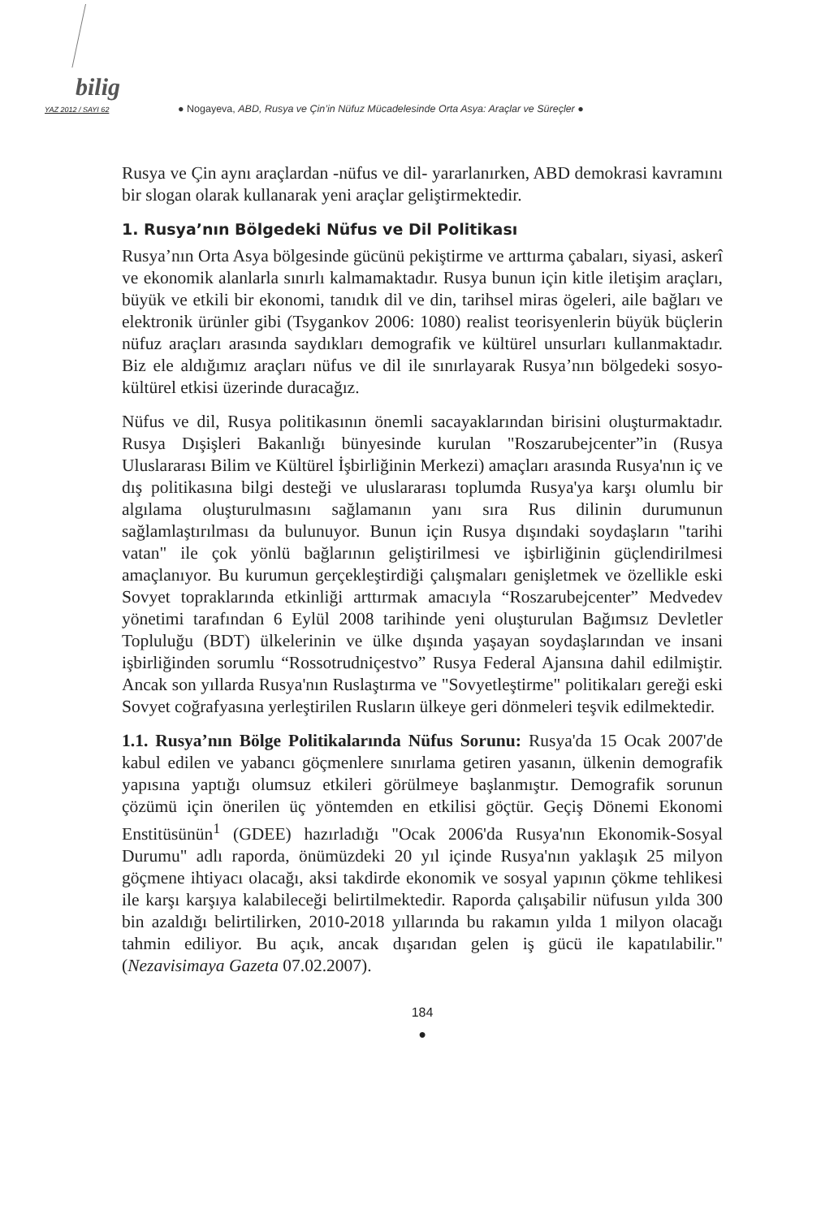bilig
YAZ 2012 / SAYI 62 ● Nogayeva, ABD, Rusya ve Çin’in Nüfuz Mücadelesinde Orta Asya: Araçlar ve Süreçler ●
Rusya ve Çin aynı araçlardan -nüfus ve dil- yararlanırken, ABD demokrasi kavramını bir slogan olarak kullanarak yeni araçlar geliştirmektedir.
1. Rusya’nın Bölgedeki Nüfus ve Dil Politikası
Rusya’nın Orta Asya bölgesinde gücünü pekiştirme ve arttırma çabaları, siyasi, askerî ve ekonomik alanlarla sınırlı kalmamaktadır. Rusya bunun için kitle iletişim araçları, büyük ve etkili bir ekonomi, tanıdık dil ve din, tarihsel miras ögeleri, aile bağları ve elektronik ürünler gibi (Tsygankov 2006: 1080) realist teorisyenlerin büyük büçlerin nüfuz araçları arasında saydıkları demografik ve kültürel unsurları kullanmaktadır. Biz ele aldığımız araçları nüfus ve dil ile sınırlayarak Rusya’nın bölgedeki sosyo-kültürel etkisi üzerinde duracağız.
Nüfus ve dil, Rusya politikasının önemli sacayaklarından birisini oluşturmaktadır. Rusya Dışişleri Bakanlığı bünyesinde kurulan "Roszarubejcenter”in (Rusya Uluslararası Bilim ve Kültürel İşbirliğinin Merkezi) amaçları arasında Rusya'nın iç ve dış politikasına bilgi desteği ve uluslararası toplumda Rusya'ya karşı olumlu bir algılama oluşturulmasını sağlamanın yanı sıra Rus dilinin durumunun sağlamlaştırılması da bulunuyor. Bunun için Rusya dışındaki soydaşların "tarihi vatan" ile çok yönlü bağlarının geliştirilmesi ve işbirliğinin güçlendirilmesi amaçlanıyor. Bu kurumun gerçekleştirdiği çalışmaları genişletmek ve özellikle eski Sovyet topraklarında etkinliği arttırmak amacıyla “Roszarubejcenter” Medvedev yönetimi tarafından 6 Eylül 2008 tarihinde yeni oluşturulan Bağımsız Devletler Topluluğu (BDT) ülkelerinin ve ülke dışında yaşayan soydaşlarından ve insani işbirliğinden sorumlu “Rossotrudniçestvo” Rusya Federal Ajansına dahil edilmiştir. Ancak son yıllarda Rusya'nın Ruslaştırma ve "Sovyetleştirme" politikaları gereği eski Sovyet coğrafyasına yerleştirilen Rusların ülkeye geri dönmeleri teşvik edilmektedir.
1.1. Rusya’nın Bölge Politikalarında Nüfus Sorunu: Rusya'da 15 Ocak 2007'de kabul edilen ve yabancı göçmenlere sınırlama getiren yasanın, ülkenin demografik yapısına yaptığı olumsuz etkileri görülmeye başlanmıştır. Demografik sorunun çözümü için önerilen üç yöntemden en etkilisi göçtür. Geçiş Dönemi Ekonomi Enstitüsünün<sup>1</sup> (GDEE) hazırladığı "Ocak 2006'da Rusya'nın Ekonomik-Sosyal Durumu" adlı raporda, önümüzdeki 20 yıl içinde Rusya'nın yaklaşık 25 milyon göçmene ihtiyacı olacağı, aksi takdirde ekonomik ve sosyal yapının çökme tehlikesi ile karşı karşıya kalabileceği belirtilmektedir. Raporda çalışabilir nüfusun yılda 300 bin azaldığı belirtilirken, 2010-2018 yıllarında bu rakamın yılda 1 milyon olacağı tahmin ediliyor. Bu açık, ancak dışarıdan gelen iş gücü ile kapatılabilir." (Nezavisimaya Gazeta 07.02.2007).
184
●